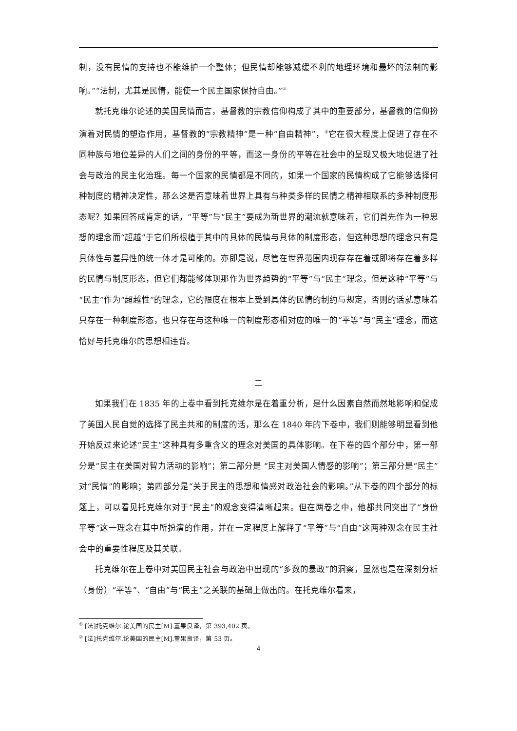制，没有民情的支持也不能维护一个整体；但民情却能够减缓不利的地理环境和最坏的法制的影响。”“法制，尤其是民情，能使一个民主国家保持自由。”<sup>①</sup>
就托克维尔论述的美国民情而言，基督教的宗教信仰构成了其中的重要部分，基督教的信仰扮演着对民情的塑造作用，基督教的“宗教精神”是一种“自由精神”，<sup>②</sup>它在很大程度上促进了存在不同种族与地位差异的人们之间的身份的平等，而这一身份的平等在社会中的呈现又极大地促进了社会与政治的民主化治理。每一个国家的民情都是不同的，如果一个国家的民情构成了它能够选择何种制度的精神决定性，那么这是否意味着世界上具有与种类多样的民情之精神相联系的多种制度形态呢？如果回答成肯定的话，“平等”与“民主”要成为新世界的潮流就意味着，它们首先作为一种思想的理念而“超越”于它们所根植于其中的具体的民情与具体的制度形态，但这种思想的理念只有是具体性与差异性的统一体才是可能的。亦即是说，尽管在世界范围内现存存在着或即将存在着多样的民情与制度形态，但它们都能够体现那作为世界趋势的“平等”与“民主”理念，但是这种“平等”与“民主”作为“超越性”的理念，它的限度在根本上受到具体的民情的制约与规定，否则的话就意味着只存在一种制度形态，也只存在与这种唯一的制度形态相对应的唯一的“平等”与“民主”理念，而这恰好与托克维尔的思想相违背。
二
如果我们在 1835 年的上卷中看到托克维尔是在着重分析，是什么因素自然而然地影响和促成了美国人民自觉的选择了民主共和的制度的话，那么在 1840 年的下卷中，我们则能够明显看到他开始反过来论述“民主”这种具有多重含义的理念对美国的具体影响。在下卷的四个部分中，第一部分是“民主在美国对智力活动的影响”；第二部分是 “民主对美国人情感的影响”；第三部分是“民主”对“民情”的影响；第四部分是“关于民主的思想和情感对政治社会的影响。”从下卷的四个部分的标题上，可以看见托克维尔对于“民主”的观念变得清晰起来。但在两卷之中，他都共同突出了“身份平等”这一理念在其中所扮演的作用，并在一定程度上解释了“平等”与“自由”这两种观念在民主社会中的重要性程度及其关联。
托克维尔在上卷中对美国民主社会与政治中出现的“多数的暴政”的洞察，显然也是在深刻分析（身份）“平等”、“自由”与“民主”之关联的基础上做出的。在托克维尔看来，
<sup>①</sup> [法]托克维尔.论美国的民主[M].董果良译，第 393,402 页。
<sup>②</sup> [法]托克维尔.论美国的民主[M].董果良译，第 53 页。
4